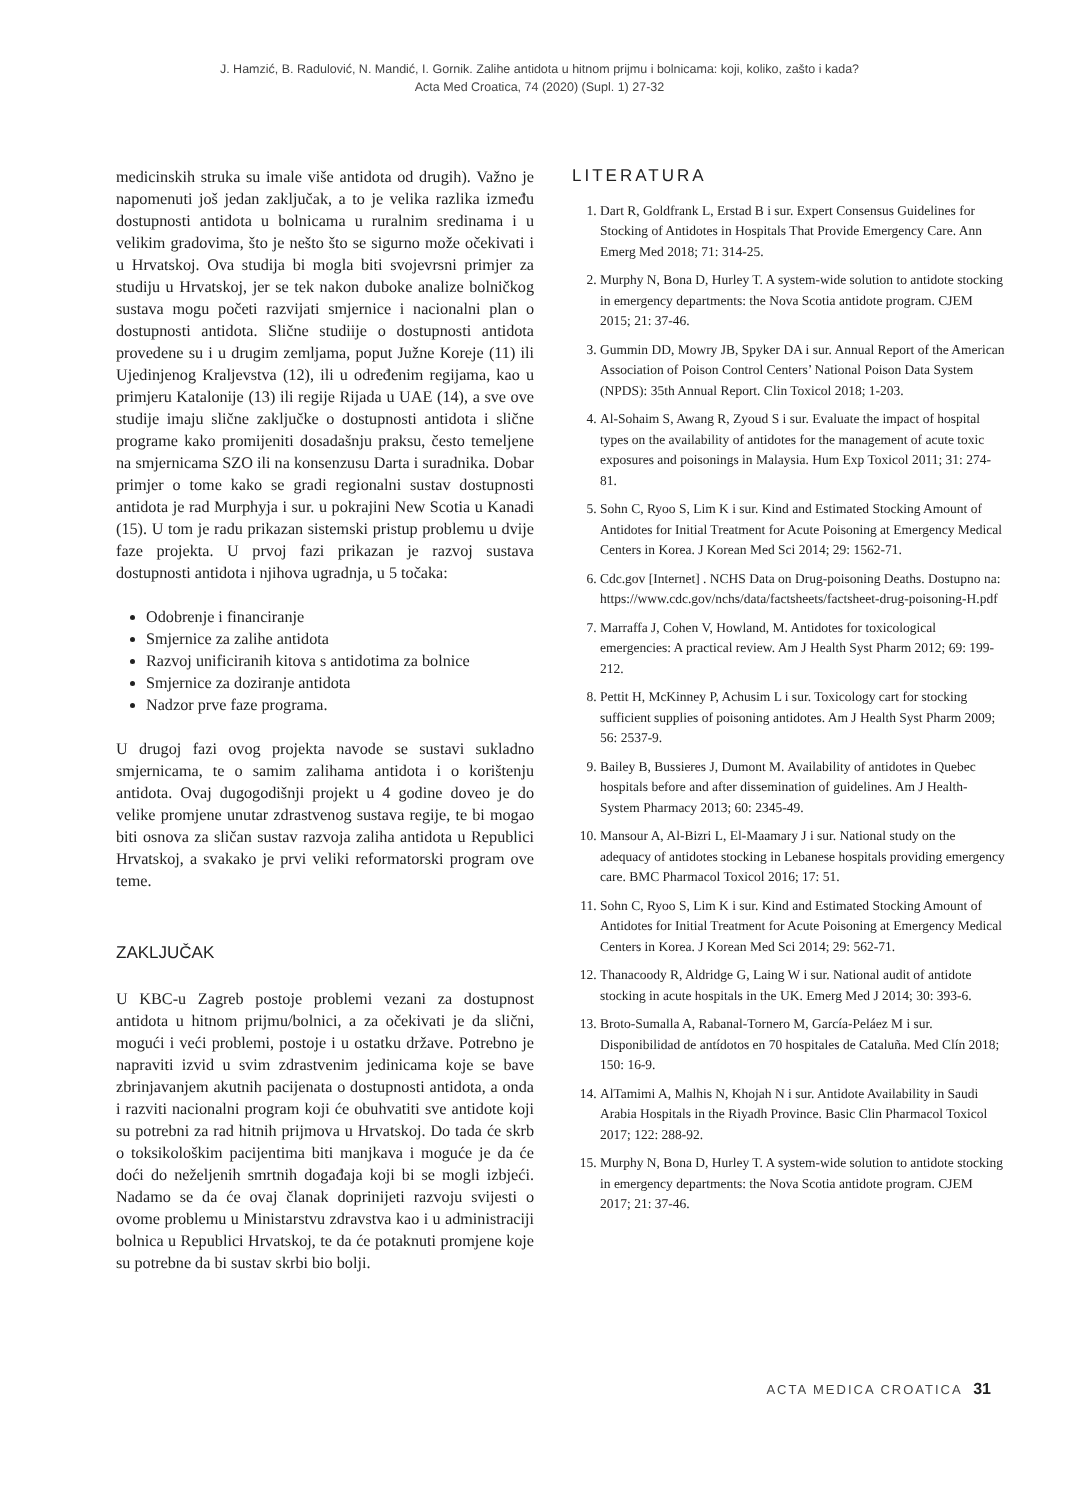J. Hamzić, B. Radulović, N. Mandić, I. Gornik. Zalihe antidota u hitnom prijmu i bolnicama: koji, koliko, zašto i kada?
Acta Med Croatica, 74 (2020) (Supl. 1) 27-32
medicinskih struka su imale više antidota od drugih). Važno je napomenuti još jedan zaključak, a to je velika razlika između dostupnosti antidota u bolnicama u ruralnim sredinama i u velikim gradovima, što je nešto što se sigurno može očekivati i u Hrvatskoj. Ova studija bi mogla biti svojevrsni primjer za studiju u Hrvatskoj, jer se tek nakon duboke analize bolničkog sustava mogu početi razvijati smjernice i nacionalni plan o dostupnosti antidota. Slične studiije o dostupnosti antidota provedene su i u drugim zemljama, poput Južne Koreje (11) ili Ujedinjenog Kraljevstva (12), ili u određenim regijama, kao u primjeru Katalonije (13) ili regije Rijada u UAE (14), a sve ove studije imaju slične zaključke o dostupnosti antidota i slične programe kako promijeniti dosadašnju praksu, često temeljene na smjernicama SZO ili na konsenzusu Darta i suradnika. Dobar primjer o tome kako se gradi regionalni sustav dostupnosti antidota je rad Murphyja i sur. u pokrajini New Scotia u Kanadi (15). U tom je radu prikazan sistemski pristup problemu u dvije faze projekta. U prvoj fazi prikazan je razvoj sustava dostupnosti antidota i njihova ugradnja, u 5 točaka:
Odobrenje i financiranje
Smjernice za zalihe antidota
Razvoj unificiranih kitova s antidotima za bolnice
Smjernice za doziranje antidota
Nadzor prve faze programa.
U drugoj fazi ovog projekta navode se sustavi sukladno smjernicama, te o samim zalihama antidota i o korištenju antidota. Ovaj dugogodišnji projekt u 4 godine doveo je do velike promjene unutar zdrastvenog sustava regije, te bi mogao biti osnova za sličan sustav razvoja zaliha antidota u Republici Hrvatskoj, a svakako je prvi veliki reformatorski program ove teme.
ZAKLJUČAK
U KBC-u Zagreb postoje problemi vezani za dostupnost antidota u hitnom prijmu/bolnici, a za očekivati je da slični, mogući i veći problemi, postoje i u ostatku države. Potrebno je napraviti izvid u svim zdrastvenim jedinicama koje se bave zbrinjavanjem akutnih pacijenata o dostupnosti antidota, a onda i razviti nacionalni program koji će obuhvatiti sve antidote koji su potrebni za rad hitnih prijmova u Hrvatskoj. Do tada će skrb o toksikološkim pacijentima biti manjkava i moguće je da će doći do neželjenih smrtnih događaja koji bi se mogli izbjeći. Nadamo se da će ovaj članak doprinijeti razvoju svijesti o ovome problemu u Ministarstvu zdravstva kao i u administraciji bolnica u Republici Hrvatskoj, te da će potaknuti promjene koje su potrebne da bi sustav skrbi bio bolji.
LITERATURA
1. Dart R, Goldfrank L, Erstad B i sur. Expert Consensus Guidelines for Stocking of Antidotes in Hospitals That Provide Emergency Care. Ann Emerg Med 2018; 71: 314-25.
2. Murphy N, Bona D, Hurley T. A system-wide solution to antidote stocking in emergency departments: the Nova Scotia antidote program. CJEM 2015; 21: 37-46.
3. Gummin DD, Mowry JB, Spyker DA i sur. Annual Report of the American Association of Poison Control Centers’ National Poison Data System (NPDS): 35th Annual Report. Clin Toxicol 2018; 1-203.
4. Al-Sohaim S, Awang R, Zyoud S i sur. Evaluate the impact of hospital types on the availability of antidotes for the management of acute toxic exposures and poisonings in Malaysia. Hum Exp Toxicol 2011; 31: 274-81.
5. Sohn C, Ryoo S, Lim K i sur. Kind and Estimated Stocking Amount of Antidotes for Initial Treatment for Acute Poisoning at Emergency Medical Centers in Korea. J Korean Med Sci 2014; 29: 1562-71.
6. Cdc.gov [Internet] . NCHS Data on Drug-poisoning Deaths. Dostupno na: https://www.cdc.gov/nchs/data/factsheets/factsheet-drug-poisoning-H.pdf
7. Marraffa J, Cohen V, Howland, M. Antidotes for toxicological emergencies: A practical review. Am J Health Syst Pharm 2012; 69: 199-212.
8. Pettit H, McKinney P, Achusim L i sur. Toxicology cart for stocking sufficient supplies of poisoning antidotes. Am J Health Syst Pharm 2009; 56: 2537-9.
9. Bailey B, Bussieres J, Dumont M. Availability of antidotes in Quebec hospitals before and after dissemination of guidelines. Am J Health-System Pharmacy 2013; 60: 2345-49.
10. Mansour A, Al-Bizri L, El-Maamary J i sur. National study on the adequacy of antidotes stocking in Lebanese hospitals providing emergency care. BMC Pharmacol Toxicol 2016; 17: 51.
11. Sohn C, Ryoo S, Lim K i sur. Kind and Estimated Stocking Amount of Antidotes for Initial Treatment for Acute Poisoning at Emergency Medical Centers in Korea. J Korean Med Sci 2014; 29: 562-71.
12. Thanacoody R, Aldridge G, Laing W i sur. National audit of antidote stocking in acute hospitals in the UK. Emerg Med J 2014; 30: 393-6.
13. Broto-Sumalla A, Rabanal-Tornero M, García-Peláez M i sur. Disponibilidad de antídotos en 70 hospitales de Cataluña. Med Clín 2018; 150: 16-9.
14. AlTamimi A, Malhis N, Khojah N i sur. Antidote Availability in Saudi Arabia Hospitals in the Riyadh Province. Basic Clin Pharmacol Toxicol 2017; 122: 288-92.
15. Murphy N, Bona D, Hurley T. A system-wide solution to antidote stocking in emergency departments: the Nova Scotia antidote program. CJEM 2017; 21: 37-46.
ACTA MEDICA CROATICA 31